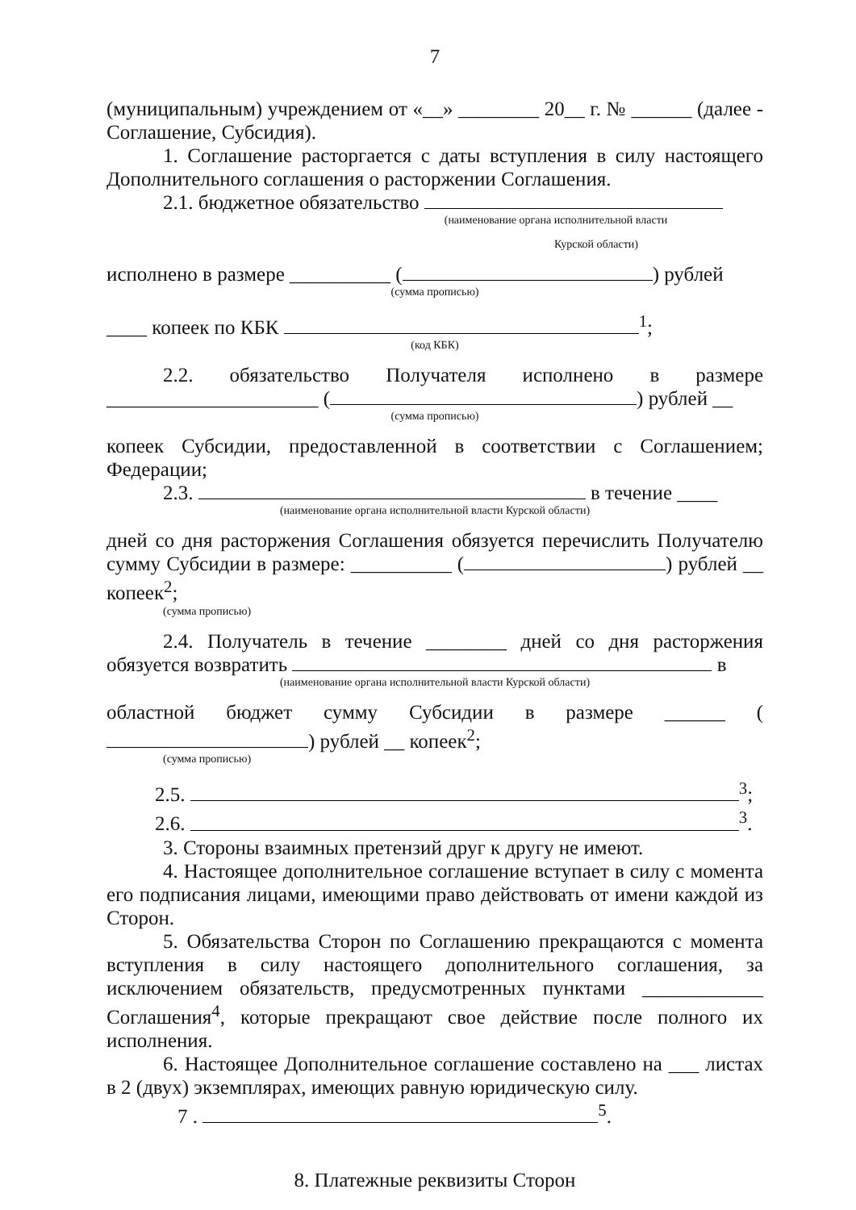7
(муниципальным) учреждением от «__» ________ 20__ г. № ______ (далее - Соглашение, Субсидия).
1. Соглашение расторгается с даты вступления в силу настоящего Дополнительного соглашения о расторжении Соглашения.
2.1. бюджетное обязательство
(наименование органа исполнительной власти
Курской области)
исполнено в размере __________ ( ) рублей
(сумма прописью)
____ копеек по КБК <sup>1</sup>;
(код КБК)
2.2. обязательство Получателя исполнено в размере _____________________ ( ) рублей __
(сумма прописью)
копеек Субсидии, предоставленной в соответствии с Соглашением; Федерации;
2.3. в течение ____
(наименование органа исполнительной власти Курской области)
дней со дня расторжения Соглашения обязуется перечислить Получателю сумму Субсидии в размере: __________ ( ) рублей __ копеек<sup>2</sup>;
(сумма прописью)
2.4. Получатель в течение ________ дней со дня расторжения обязуется возвратить в
(наименование органа исполнительной власти Курской области)
областной бюджет сумму Субсидии в размере ______ ( ) рублей __ копеек<sup>2</sup>;
(сумма прописью)
2.5. <sup>3</sup>;
2.6. <sup>3</sup>.
3. Стороны взаимных претензий друг к другу не имеют.
4. Настоящее дополнительное соглашение вступает в силу с момента его подписания лицами, имеющими право действовать от имени каждой из Сторон.
5. Обязательства Сторон по Соглашению прекращаются с момента вступления в силу настоящего дополнительного соглашения, за исключением обязательств, предусмотренных пунктами ____________ Соглашения<sup>4</sup>, которые прекращают свое действие после полного их исполнения.
6. Настоящее Дополнительное соглашение составлено на ___ листах в 2 (двух) экземплярах, имеющих равную юридическую силу.
7 . <sup>5</sup>.
8. Платежные реквизиты Сторон